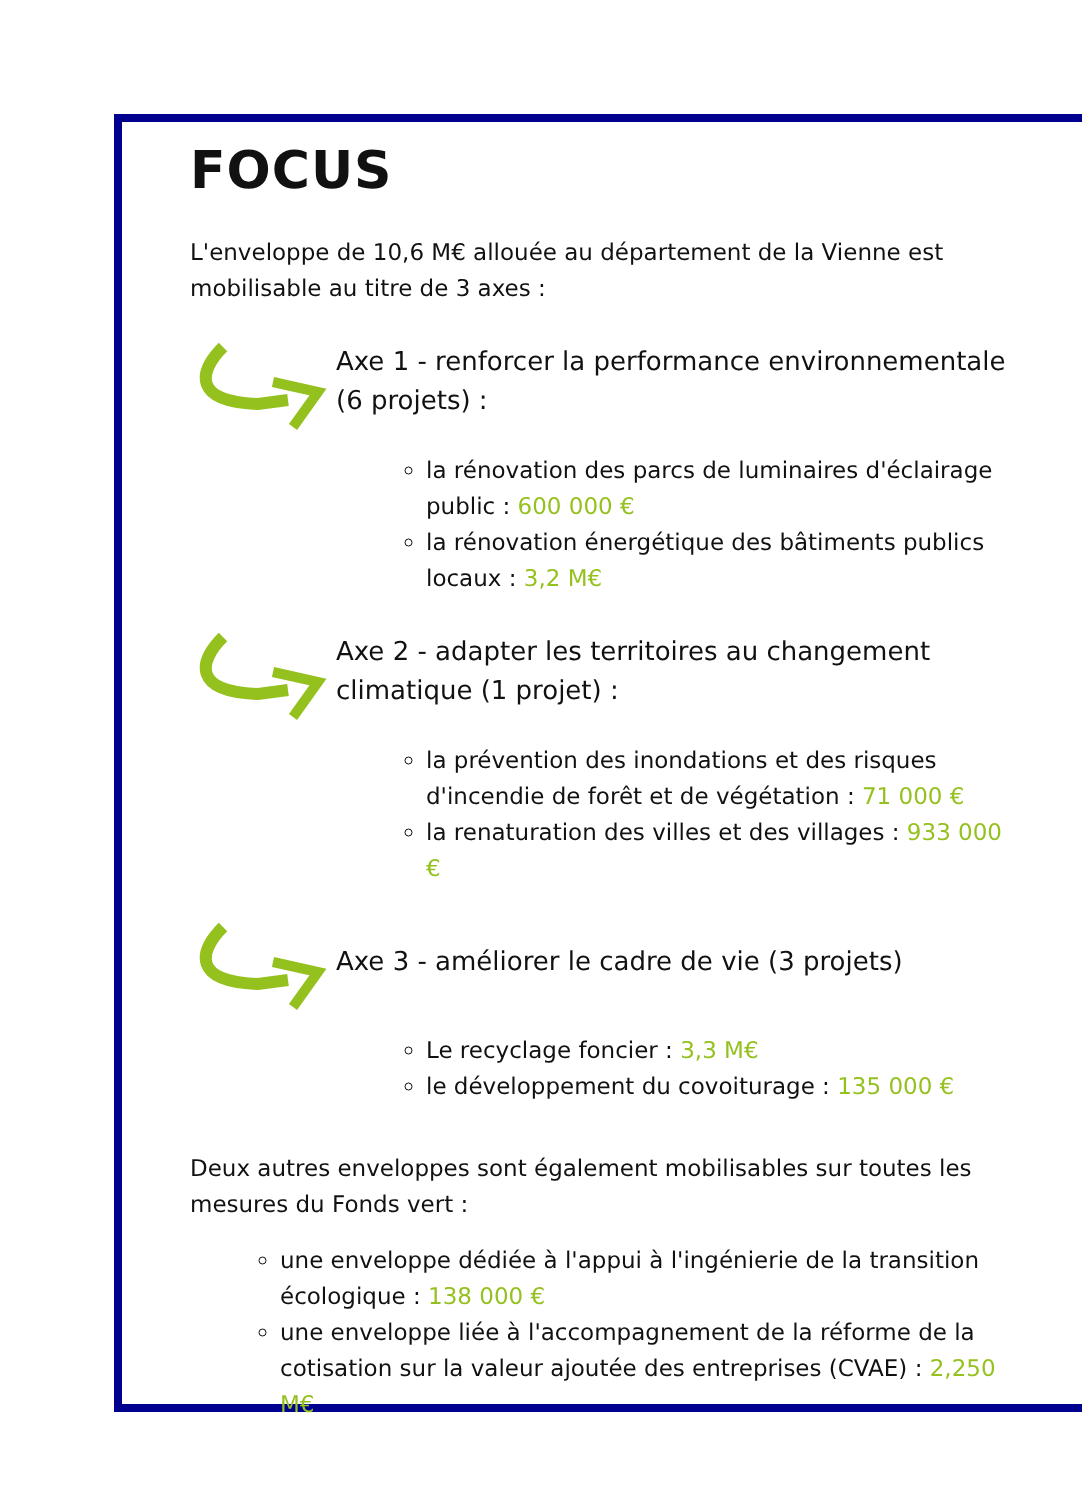FOCUS
L'enveloppe de 10,6 M€ allouée au département de la Vienne est mobilisable au titre de 3 axes :
Axe 1 - renforcer la performance environnementale (6 projets) :
la rénovation des parcs de luminaires d'éclairage public : 600 000 €
la rénovation énergétique des bâtiments publics locaux : 3,2 M€
Axe 2 - adapter les territoires au changement climatique (1 projet) :
la prévention des inondations et des risques d'incendie de forêt et de végétation : 71 000 €
la renaturation des villes et des villages : 933 000 €
Axe 3 - améliorer le cadre de vie (3 projets)
Le recyclage foncier : 3,3 M€
le développement du covoiturage : 135 000 €
Deux autres enveloppes sont également mobilisables sur toutes les mesures du Fonds vert :
une enveloppe dédiée à l'appui à l'ingénierie de la transition écologique : 138 000 €
une enveloppe liée à l'accompagnement de la réforme de la cotisation sur la valeur ajoutée des entreprises (CVAE) : 2,250 M€